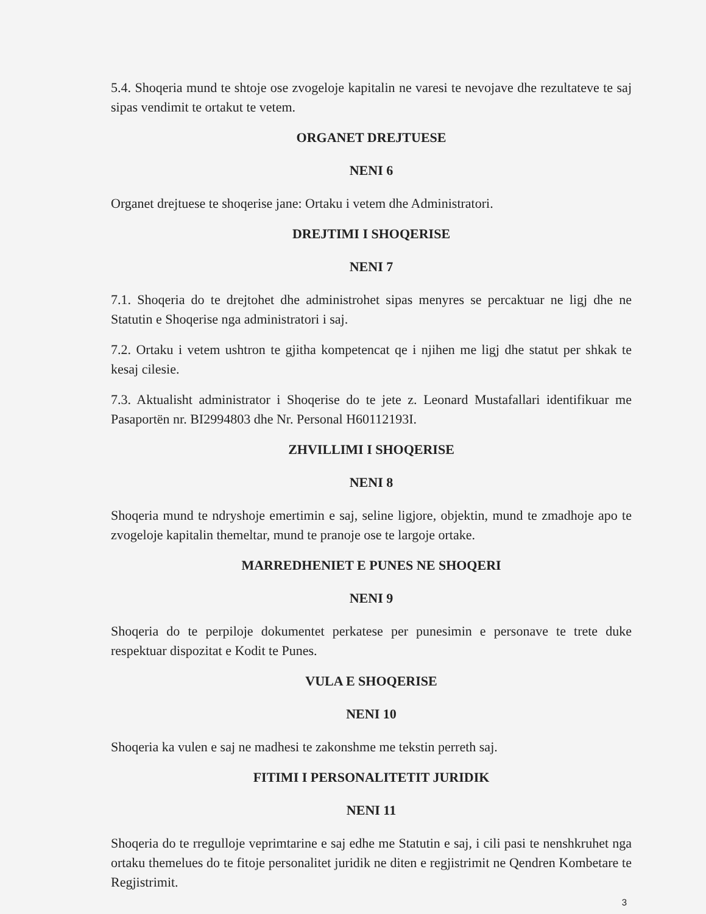5.4. Shoqeria mund te shtoje ose zvogeloje kapitalin ne varesi te nevojave dhe rezultateve te saj sipas vendimit te ortakut te vetem.
ORGANET DREJTUESE
NENI 6
Organet drejtuese te shoqerise jane: Ortaku i vetem dhe Administratori.
DREJTIMI I SHOQERISE
NENI 7
7.1. Shoqeria do te drejtohet dhe administrohet sipas menyres se percaktuar ne ligj dhe ne Statutin e Shoqerise nga administratori i saj.
7.2. Ortaku i vetem ushtron te gjitha kompetencat qe i njihen me ligj dhe statut per shkak te kesaj cilesie.
7.3. Aktualisht administrator i Shoqerise do te jete z. Leonard Mustafallari identifikuar me Pasaportën nr. BI2994803 dhe Nr. Personal H60112193I.
ZHVILLIMI I SHOQERISE
NENI 8
Shoqeria mund te ndryshoje emertimin e saj, seline ligjore, objektin, mund te zmadhoje apo te zvogeloje kapitalin themeltar, mund te pranoje ose te largoje ortake.
MARREDHENIET E PUNES NE SHOQERI
NENI 9
Shoqeria do te perpiloje dokumentet perkatese per punesimin e personave te trete duke respektuar dispozitat e Kodit te Punes.
VULA E SHOQERISE
NENI 10
Shoqeria ka vulen e saj ne madhesi te zakonshme me tekstin perreth saj.
FITIMI I PERSONALITETIT JURIDIK
NENI 11
Shoqeria do te rregulloje veprimtarine e saj edhe me Statutin e saj, i cili pasi te nenshkruhet nga ortaku themelues do te fitoje personalitet juridik ne diten e regjistrimit ne Qendren Kombetare te Regjistrimit.
3